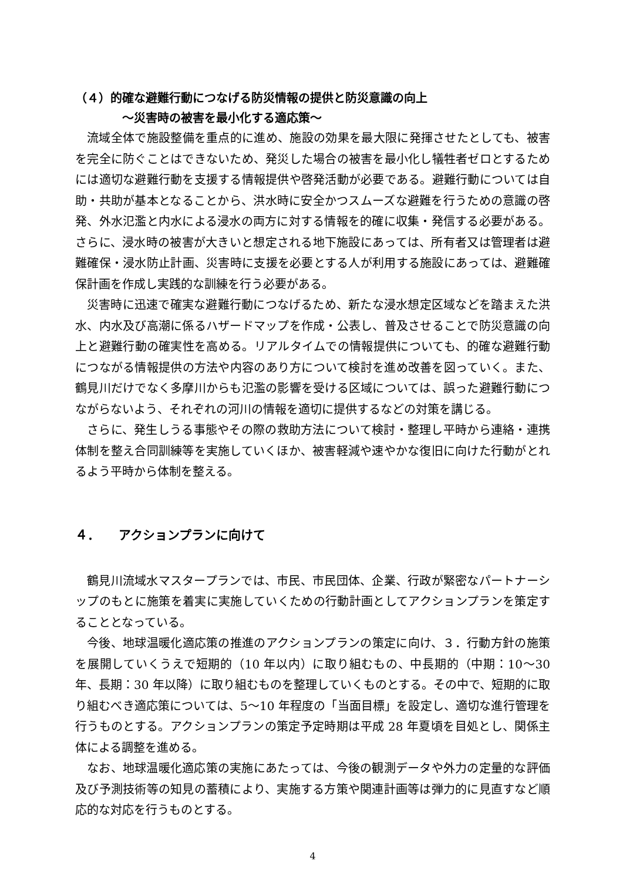（４）的確な避難行動につなげる防災情報の提供と防災意識の向上
～災害時の被害を最小化する適応策～
流域全体で施設整備を重点的に進め、施設の効果を最大限に発揮させたとしても、被害を完全に防ぐことはできないため、発災した場合の被害を最小化し犠牲者ゼロとするためには適切な避難行動を支援する情報提供や啓発活動が必要である。避難行動については自助・共助が基本となることから、洪水時に安全かつスムーズな避難を行うための意識の啓発、外水氾濫と内水による浸水の両方に対する情報を的確に収集・発信する必要がある。さらに、浸水時の被害が大きいと想定される地下施設にあっては、所有者又は管理者は避難確保・浸水防止計画、災害時に支援を必要とする人が利用する施設にあっては、避難確保計画を作成し実践的な訓練を行う必要がある。
災害時に迅速で確実な避難行動につなげるため、新たな浸水想定区域などを踏まえた洪水、内水及び高潮に係るハザードマップを作成・公表し、普及させることで防災意識の向上と避難行動の確実性を高める。リアルタイムでの情報提供についても、的確な避難行動につながる情報提供の方法や内容のあり方について検討を進め改善を図っていく。また、鶴見川だけでなく多摩川からも氾濫の影響を受ける区域については、誤った避難行動につながらないよう、それぞれの河川の情報を適切に提供するなどの対策を講じる。
さらに、発生しうる事態やその際の救助方法について検討・整理し平時から連絡・連携体制を整え合同訓練等を実施していくほか、被害軽減や速やかな復旧に向けた行動がとれるよう平時から体制を整える。
４．　　アクションプランに向けて
鶴見川流域水マスタープランでは、市民、市民団体、企業、行政が緊密なパートナーシップのもとに施策を着実に実施していくための行動計画としてアクションプランを策定することとなっている。
今後、地球温暖化適応策の推進のアクションプランの策定に向け、３．行動方針の施策を展開していくうえで短期的（10 年以内）に取り組むもの、中長期的（中期：10～30 年、長期：30 年以降）に取り組むものを整理していくものとする。その中で、短期的に取り組むべき適応策については、5～10 年程度の「当面目標」を設定し、適切な進行管理を行うものとする。アクションプランの策定予定時期は平成 28 年夏頃を目処とし、関係主体による調整を進める。
なお、地球温暖化適応策の実施にあたっては、今後の観測データや外力の定量的な評価及び予測技術等の知見の蓄積により、実施する方策や関連計画等は弾力的に見直すなど順応的な対応を行うものとする。
4